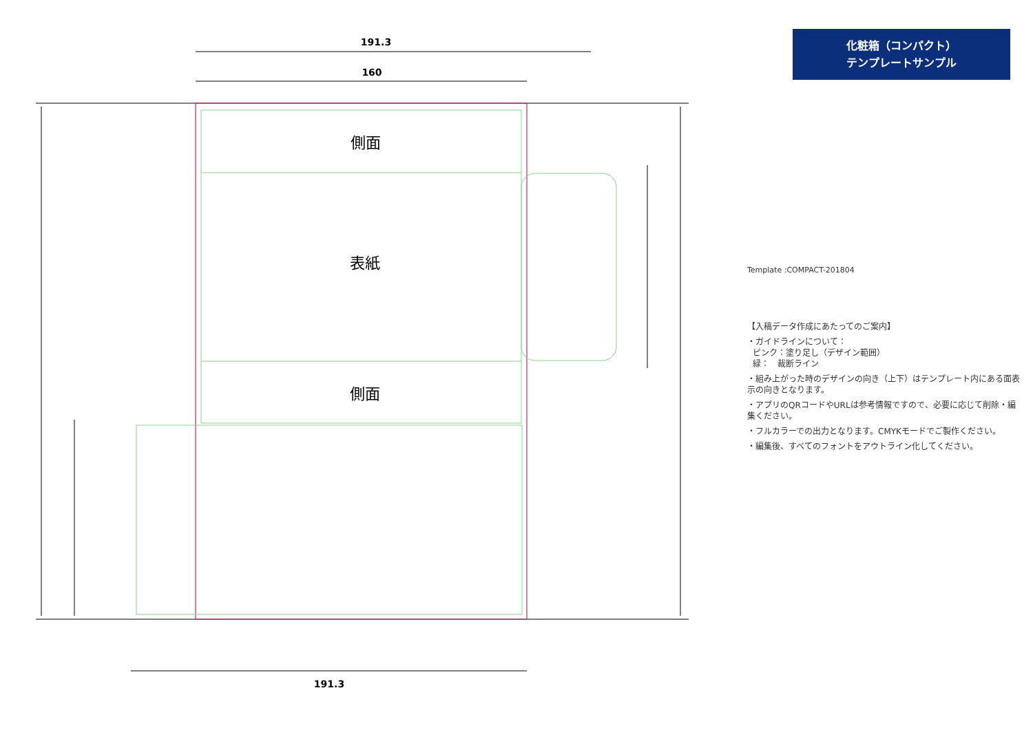191.3
160
191.3
側面
表紙
側面
化粧箱（コンパクト）
テンプレートサンプル
Template :COMPACT-201804
【入稿データ作成にあたってのご案内】
・ガイドラインについて：
ピンク：塗り足し（デザイン範囲）
緑：　裁断ライン
・組み上がった時のデザインの向き（上下）はテンプレート内にある面表示の向きとなります。
・アプリのQRコードやURLは参考情報ですので、必要に応じて削除・編集ください。
・フルカラーでの出力となります。CMYKモードでご製作ください。
・編集後、すべてのフォントをアウトライン化してください。